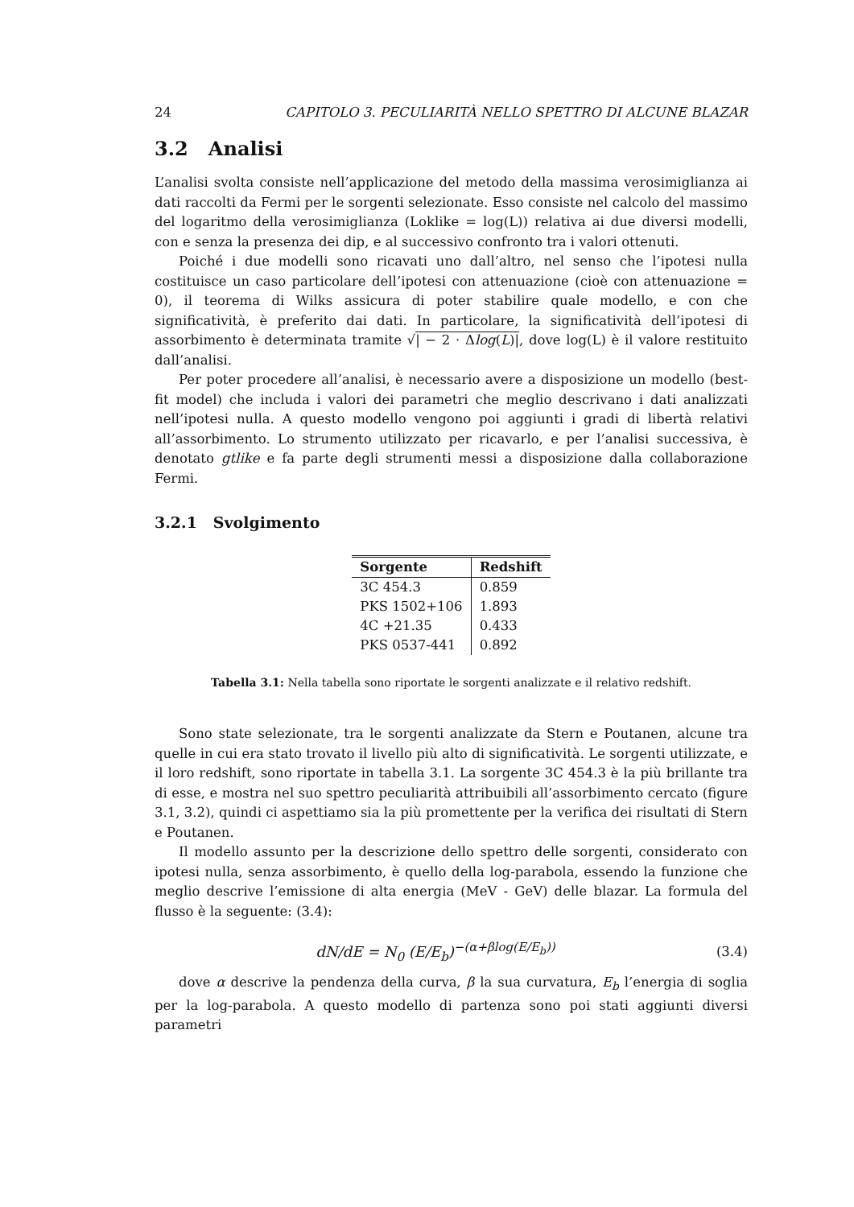24 CAPITOLO 3. PECULIARITÀ NELLO SPETTRO DI ALCUNE BLAZAR
3.2 Analisi
L’analisi svolta consiste nell’applicazione del metodo della massima verosimiglianza ai dati raccolti da Fermi per le sorgenti selezionate. Esso consiste nel calcolo del massimo del logaritmo della verosimiglianza (Loklike = log(L)) relativa ai due diversi modelli, con e senza la presenza dei dip, e al successivo confronto tra i valori ottenuti.
Poiché i due modelli sono ricavati uno dall’altro, nel senso che l’ipotesi nulla costituisce un caso particolare dell’ipotesi con attenuazione (cioè con attenuazione = 0), il teorema di Wilks assicura di poter stabilire quale modello, e con che significatività, è preferito dai dati. In particolare, la significatività dell’ipotesi di assorbimento è determinata tramite √| − 2 · Δlog(L)|, dove log(L) è il valore restituito dall’analisi.
Per poter procedere all’analisi, è necessario avere a disposizione un modello (best-fit model) che includa i valori dei parametri che meglio descrivano i dati analizzati nell’ipotesi nulla. A questo modello vengono poi aggiunti i gradi di libertà relativi all’assorbimento. Lo strumento utilizzato per ricavarlo, e per l’analisi successiva, è denotato gtlike e fa parte degli strumenti messi a disposizione dalla collaborazione Fermi.
3.2.1 Svolgimento
| Sorgente | Redshift |
| --- | --- |
| 3C 454.3 | 0.859 |
| PKS 1502+106 | 1.893 |
| 4C +21.35 | 0.433 |
| PKS 0537-441 | 0.892 |
Tabella 3.1: Nella tabella sono riportate le sorgenti analizzate e il relativo redshift.
Sono state selezionate, tra le sorgenti analizzate da Stern e Poutanen, alcune tra quelle in cui era stato trovato il livello più alto di significatività. Le sorgenti utilizzate, e il loro redshift, sono riportate in tabella 3.1. La sorgente 3C 454.3 è la più brillante tra di esse, e mostra nel suo spettro peculiarità attribuibili all’assorbimento cercato (figure 3.1, 3.2), quindi ci aspettiamo sia la più promettente per la verifica dei risultati di Stern e Poutanen.
Il modello assunto per la descrizione dello spettro delle sorgenti, considerato con ipotesi nulla, senza assorbimento, è quello della log-parabola, essendo la funzione che meglio descrive l’emissione di alta energia (MeV - GeV) delle blazar. La formula del flusso è la seguente: (3.4):
dN/dE = N<sub>0</sub> (E/E<sub>b</sub>)<sup>−(α+βlog(E/E<sub>b</sub>))</sup> (3.4)
dove α descrive la pendenza della curva, β la sua curvatura, E<sub>b</sub> l’energia di soglia per la log-parabola. A questo modello di partenza sono poi stati aggiunti diversi parametri